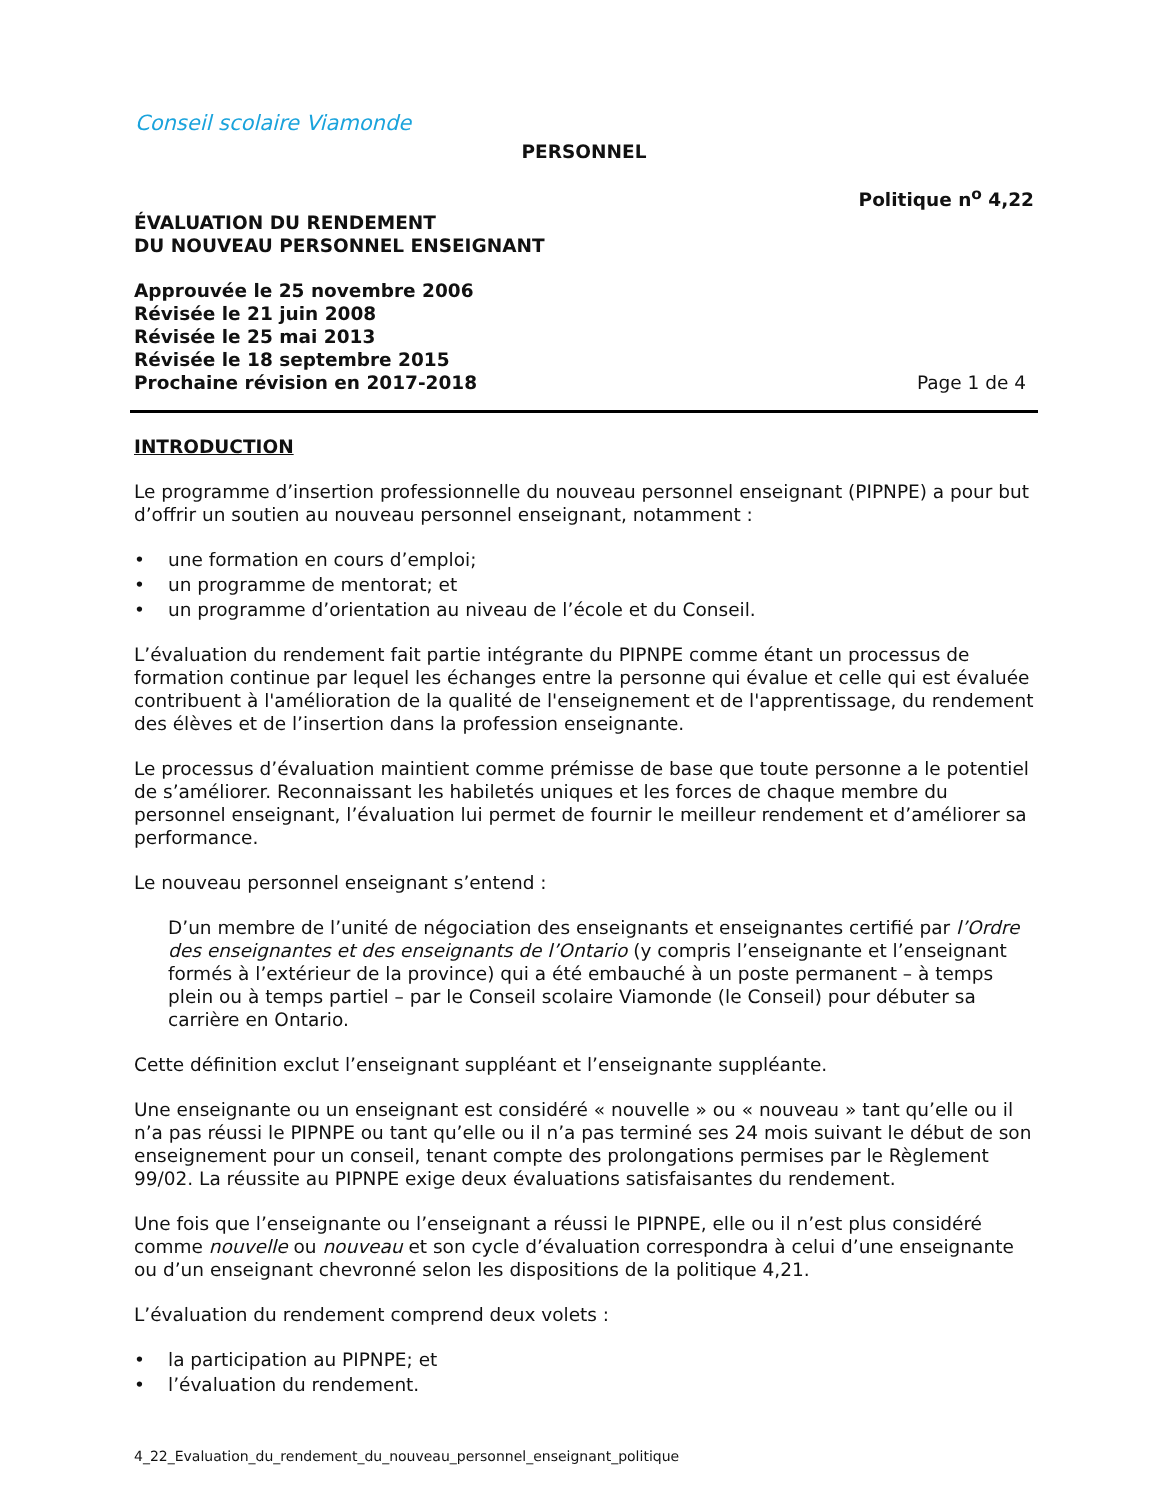Conseil scolaire Viamonde
PERSONNEL
Politique n<sup>o</sup> 4,22
ÉVALUATION DU RENDEMENT
DU NOUVEAU PERSONNEL ENSEIGNANT
Approuvée le 25 novembre 2006
Révisée le 21 juin 2008
Révisée le 25 mai 2013
Révisée le 18 septembre 2015
Prochaine révision en 2017-2018 Page 1 de 4
INTRODUCTION
Le programme d’insertion professionnelle du nouveau personnel enseignant (PIPNPE) a pour but d’offrir un soutien au nouveau personnel enseignant, notamment :
• une formation en cours d’emploi;
• un programme de mentorat; et
• un programme d’orientation au niveau de l’école et du Conseil.
L’évaluation du rendement fait partie intégrante du PIPNPE comme étant un processus de formation continue par lequel les échanges entre la personne qui évalue et celle qui est évaluée contribuent à l'amélioration de la qualité de l'enseignement et de l'apprentissage, du rendement des élèves et de l’insertion dans la profession enseignante.
Le processus d’évaluation maintient comme prémisse de base que toute personne a le potentiel de s’améliorer. Reconnaissant les habiletés uniques et les forces de chaque membre du personnel enseignant, l’évaluation lui permet de fournir le meilleur rendement et d’améliorer sa performance.
Le nouveau personnel enseignant s’entend :
D’un membre de l’unité de négociation des enseignants et enseignantes certifié par l’Ordre des enseignantes et des enseignants de l’Ontario (y compris l’enseignante et l’enseignant formés à l’extérieur de la province) qui a été embauché à un poste permanent – à temps plein ou à temps partiel – par le Conseil scolaire Viamonde (le Conseil) pour débuter sa carrière en Ontario.
Cette définition exclut l’enseignant suppléant et l’enseignante suppléante.
Une enseignante ou un enseignant est considéré « nouvelle » ou « nouveau » tant qu’elle ou il n’a pas réussi le PIPNPE ou tant qu’elle ou il n’a pas terminé ses 24 mois suivant le début de son enseignement pour un conseil, tenant compte des prolongations permises par le Règlement 99/02. La réussite au PIPNPE exige deux évaluations satisfaisantes du rendement.
Une fois que l’enseignante ou l’enseignant a réussi le PIPNPE, elle ou il n’est plus considéré comme nouvelle ou nouveau et son cycle d’évaluation correspondra à celui d’une enseignante ou d’un enseignant chevronné selon les dispositions de la politique 4,21.
L’évaluation du rendement comprend deux volets :
• la participation au PIPNPE; et
• l’évaluation du rendement.
4_22_Evaluation_du_rendement_du_nouveau_personnel_enseignant_politique